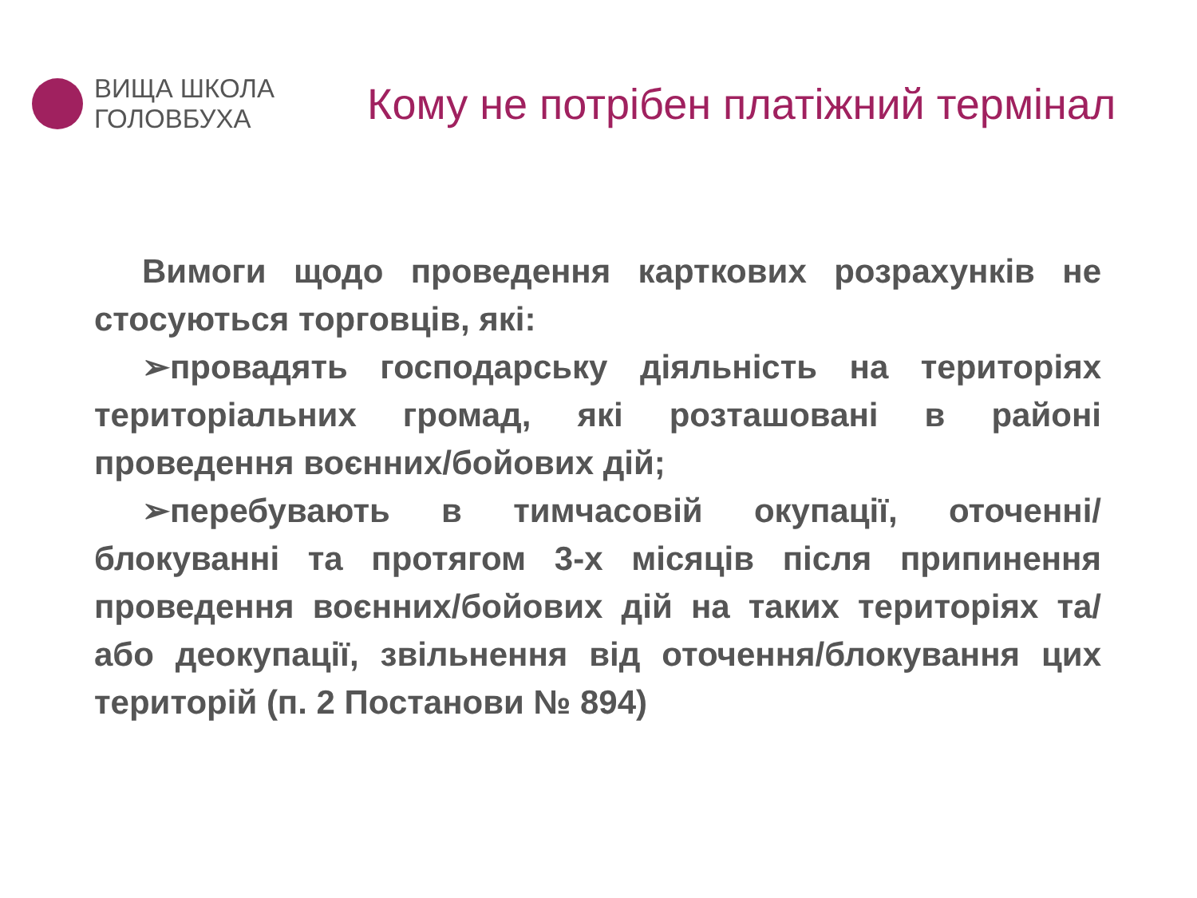ВИЩА ШКОЛА
ГОЛОВБУХА
Кому не потрібен платіжний термінал
Вимоги щодо проведення карткових розрахунків не стосуються торговців, які:
➢провадять господарську діяльність на територіях територіальних громад, які розташовані в районі проведення воєнних/бойових дій;
➢перебувають в тимчасовій окупації, оточенні/блокуванні та протягом 3-х місяців після припинення проведення воєнних/бойових дій на таких територіях та/або деокупації, звільнення від оточення/блокування цих територій (п. 2 Постанови № 894)